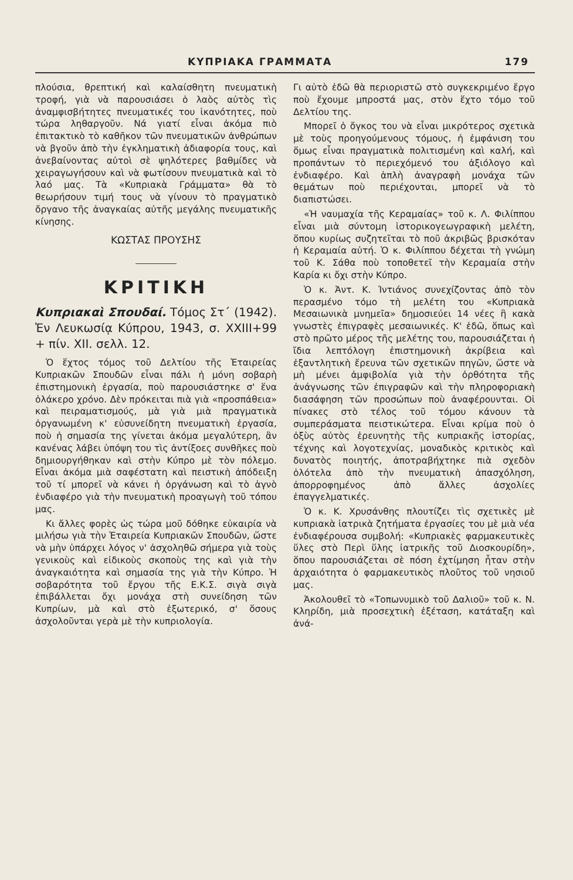ΚΥΠΡΙΑΚΑ ΓΡΑΜΜΑΤΑ 179
πλούσια, θρεπτική καὶ καλαίσθητη πνευματικὴ τροφή, γιὰ νὰ παρουσιάσει ὁ λαὸς αὐτὸς τὶς ἀναμφισβήτητες πνευματικές του ἱκανότητες, ποὺ τώρα ληθαργοῦν. Νά γιατί εἶναι ἀκόμα πιὸ ἐπιτακτικὸ τὸ καθῆκον τῶν πνευματικῶν ἀνθρώπων νὰ βγοῦν ἀπὸ τὴν ἐγκληματικὴ ἀδιαφορία τους, καὶ ἀνεβαίνοντας αὐτοὶ σὲ ψηλότερες βαθμίδες νὰ χειραγωγήσουν καὶ νὰ φωτίσουν πνευματικὰ καὶ τὸ λαό μας. Τὰ «Κυπριακὰ Γράμματα» θὰ τὸ θεωρήσουν τιμή τους νὰ γίνουν τὸ πραγματικὸ ὄργανο τῆς ἀναγκαίας αὐτῆς μεγάλης πνευματικῆς κίνησης.
ΚΩΣΤΑΣ ΠΡΟΥΣΗΣ
ΚΡΙΤΙΚΗ
Κυπριακαὶ Σπουδαί. Τόμος Στ΄ (1942). Ἐν Λευκωσίᾳ Κύπρου, 1943, σ. XXIII+99 + πίν. XII. σελλ. 12.
Ὁ ἕχτος τόμος τοῦ Δελτίου τῆς Ἑταιρείας Κυπριακῶν Σπουδῶν εἶναι πάλι ἡ μόνη σοβαρὴ ἐπιστημονικὴ ἐργασία, ποὺ παρουσιάστηκε σ' ἕνα ὁλάκερο χρόνο. Δὲν πρόκειται πιὰ γιὰ «προσπάθεια» καὶ πειραματισμούς, μὰ γιὰ μιὰ πραγματικὰ ὀργανωμένη κ' εὐσυνείδητη πνευματικὴ ἐργασία, ποὺ ἡ σημασία της γίνεται ἀκόμα μεγαλύτερη, ἂν κανένας λάβει ὑπόψη του τὶς ἀντίξοες συνθῆκες ποὺ δημιουργήθηκαν καὶ στὴν Κύπρο μὲ τὸν πόλεμο. Εἶναι ἀκόμα μιὰ σαφέστατη καὶ πειστικὴ ἀπόδειξη τοῦ τί μπορεῖ νὰ κάνει ἡ ὀργάνωση καὶ τὸ ἁγνὸ ἐνδιαφέρο γιὰ τὴν πνευματικὴ προαγωγὴ τοῦ τόπου μας.
Κι ἄλλες φορὲς ὡς τώρα μοῦ δόθηκε εὐκαιρία νὰ μιλήσω γιὰ τὴν Ἑταιρεία Κυπριακῶν Σπουδῶν, ὥστε νὰ μὴν ὑπάρχει λόγος ν' ἀσχοληθῶ σήμερα γιὰ τοὺς γενικοὺς καὶ εἰδικοὺς σκοποὺς της καὶ γιὰ τὴν ἀναγκαιότητα καὶ σημασία της γιὰ τὴν Κύπρο. Ἡ σοβαρότητα τοῦ ἔργου τῆς Ε.Κ.Σ. σιγὰ σιγὰ ἐπιβάλλεται ὄχι μονάχα στὴ συνείδηση τῶν Κυπρίων, μὰ καὶ στὸ ἐξωτερικό, σ' ὅσους ἀσχολοῦνται γερὰ μὲ τὴν κυπριολογία.
Γι αὐτὸ ἐδῶ θὰ περιοριστῶ στὸ συγκεκριμένο ἔργο ποὺ ἔχουμε μπροστά μας, στὸν ἕχτο τόμο τοῦ Δελτίου της.
Μπορεῖ ὁ ὄγκος του νὰ εἶναι μικρότερος σχετικὰ μὲ τοὺς προηγούμενους τόμους, ἡ ἐμφάνιση του ὅμως εἶναι πραγματικὰ πολιτισμένη καὶ καλή, καὶ προπάντων τὸ περιεχόμενό του ἀξιόλογο καὶ ἐνδιαφέρο. Καὶ ἁπλὴ ἀναγραφὴ μονάχα τῶν θεμάτων ποὺ περιέχονται, μπορεῖ νὰ τὸ διαπιστώσει.
«Ἡ ναυμαχία τῆς Κεραμαίας» τοῦ κ. Λ. Φιλίππου εἶναι μιὰ σύντομη ἱστορικογεωγραφικὴ μελέτη, ὅπου κυρίως συζητεῖται τὸ ποῦ ἀκριβῶς βρισκόταν ἡ Κεραμαία αὐτή. Ὁ κ. Φιλίππου δέχεται τὴ γνώμη τοῦ Κ. Σάθα ποὺ τοποθετεῖ τὴν Κεραμαία στὴν Καρία κι ὄχι στὴν Κύπρο.
Ὁ κ. Ἀντ. Κ. Ἰντιάνος συνεχίζοντας ἀπὸ τὸν περασμένο τόμο τὴ μελέτη του «Κυπριακὰ Μεσαιωνικὰ μνημεῖα» δημοσιεύει 14 νέες ἢ κακὰ γνωστὲς ἐπιγραφὲς μεσαιωνικές. Κ' ἐδῶ, ὅπως καὶ στὸ πρῶτο μέρος τῆς μελέτης του, παρουσιάζεται ἡ ἴδια λεπτόλογη ἐπιστημονικὴ ἀκρίβεια καὶ ἐξαντλητικὴ ἔρευνα τῶν σχετικῶν πηγῶν, ὥστε νὰ μὴ μένει ἀμφιβολία γιὰ τὴν ὀρθότητα τῆς ἀνάγνωσης τῶν ἐπιγραφῶν καὶ τὴν πληροφοριακὴ διασάφηση τῶν προσώπων ποὺ ἀναφέρουνται. Οἱ πίνακες στὸ τέλος τοῦ τόμου κάνουν τὰ συμπεράσματα πειστικώτερα. Εἶναι κρίμα ποὺ ὁ ὀξὺς αὐτὸς ἐρευνητὴς τῆς κυπριακῆς ἱστορίας, τέχνης καὶ λογοτεχνίας, μοναδικὸς κριτικὸς καὶ δυνατὸς ποιητής, ἀποτραβήχτηκε πιὰ σχεδὸν ὁλότελα ἀπὸ τὴν πνευματικὴ ἀπασχόληση, ἀπορροφημένος ἀπὸ ἄλλες ἀσχολίες ἐπαγγελματικές.
Ὁ κ. Κ. Χρυσάνθης πλουτίζει τὶς σχετικὲς μὲ κυπριακὰ ἰατρικὰ ζητήματα ἐργασίες του μὲ μιὰ νέα ἐνδιαφέρουσα συμβολή: «Κυπριακὲς φαρμακευτικὲς ὕλες στὸ Περὶ ὕλης ἰατρικῆς τοῦ Διοσκουρίδη», ὅπου παρουσιάζεται σὲ πόση ἐχτίμηση ἦταν στὴν ἀρχαιότητα ὁ φαρμακευτικὸς πλοῦτος τοῦ νησιοῦ μας.
Ἀκολουθεῖ τὸ «Τοπωνυμικὸ τοῦ Δαλιοῦ» τοῦ κ. Ν. Κληρίδη, μιὰ προσεχτικὴ ἐξέταση, κατάταξη καὶ ἀνά-